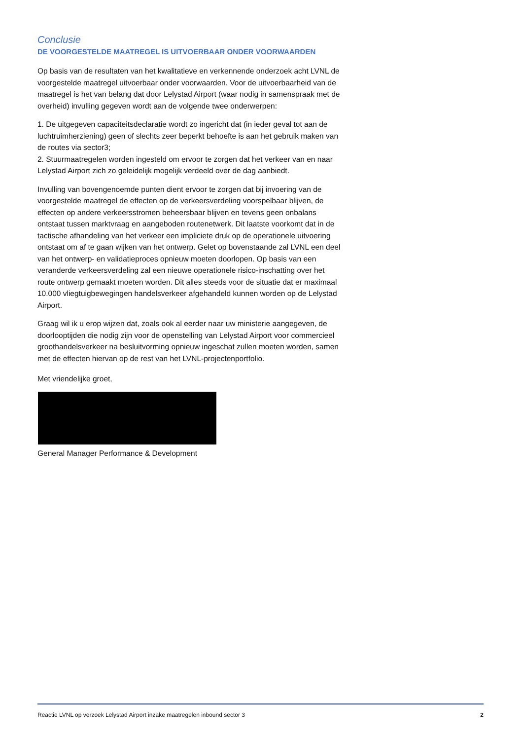Conclusie
DE VOORGESTELDE MAATREGEL IS UITVOERBAAR ONDER VOORWAARDEN
Op basis van de resultaten van het kwalitatieve en verkennende onderzoek acht LVNL de voorgestelde maatregel uitvoerbaar onder voorwaarden. Voor de uitvoerbaarheid van de maatregel is het van belang dat door Lelystad Airport (waar nodig in samenspraak met de overheid) invulling gegeven wordt aan de volgende twee onderwerpen:
1. De uitgegeven capaciteitsdeclaratie wordt zo ingericht dat (in ieder geval tot aan de luchtruimherziening) geen of slechts zeer beperkt behoefte is aan het gebruik maken van de routes via sector3;
2. Stuurmaatregelen worden ingesteld om ervoor te zorgen dat het verkeer van en naar Lelystad Airport zich zo geleidelijk mogelijk verdeeld over de dag aanbiedt.
Invulling van bovengenoemde punten dient ervoor te zorgen dat bij invoering van de voorgestelde maatregel de effecten op de verkeersverdeling voorspelbaar blijven, de effecten op andere verkeersstromen beheersbaar blijven en tevens geen onbalans ontstaat tussen marktvraag en aangeboden routenetwerk. Dit laatste voorkomt dat in de tactische afhandeling van het verkeer een impliciete druk op de operationele uitvoering ontstaat om af te gaan wijken van het ontwerp. Gelet op bovenstaande zal LVNL een deel van het ontwerp- en validatieproces opnieuw moeten doorlopen. Op basis van een veranderde verkeersverdeling zal een nieuwe operationele risico-inschatting over het route ontwerp gemaakt moeten worden. Dit alles steeds voor de situatie dat er maximaal 10.000 vliegtuigbewegingen handelsverkeer afgehandeld kunnen worden op de Lelystad Airport.
Graag wil ik u erop wijzen dat, zoals ook al eerder naar uw ministerie aangegeven, de doorlooptijden die nodig zijn voor de openstelling van Lelystad Airport voor commercieel groothandelsverkeer na besluitvorming opnieuw ingeschat zullen moeten worden, samen met de effecten hiervan op de rest van het LVNL-projectenportfolio.
Met vriendelijke groet,
General Manager Performance & Development
Reactie LVNL op verzoek Lelystad Airport inzake maatregelen inbound sector 3 2